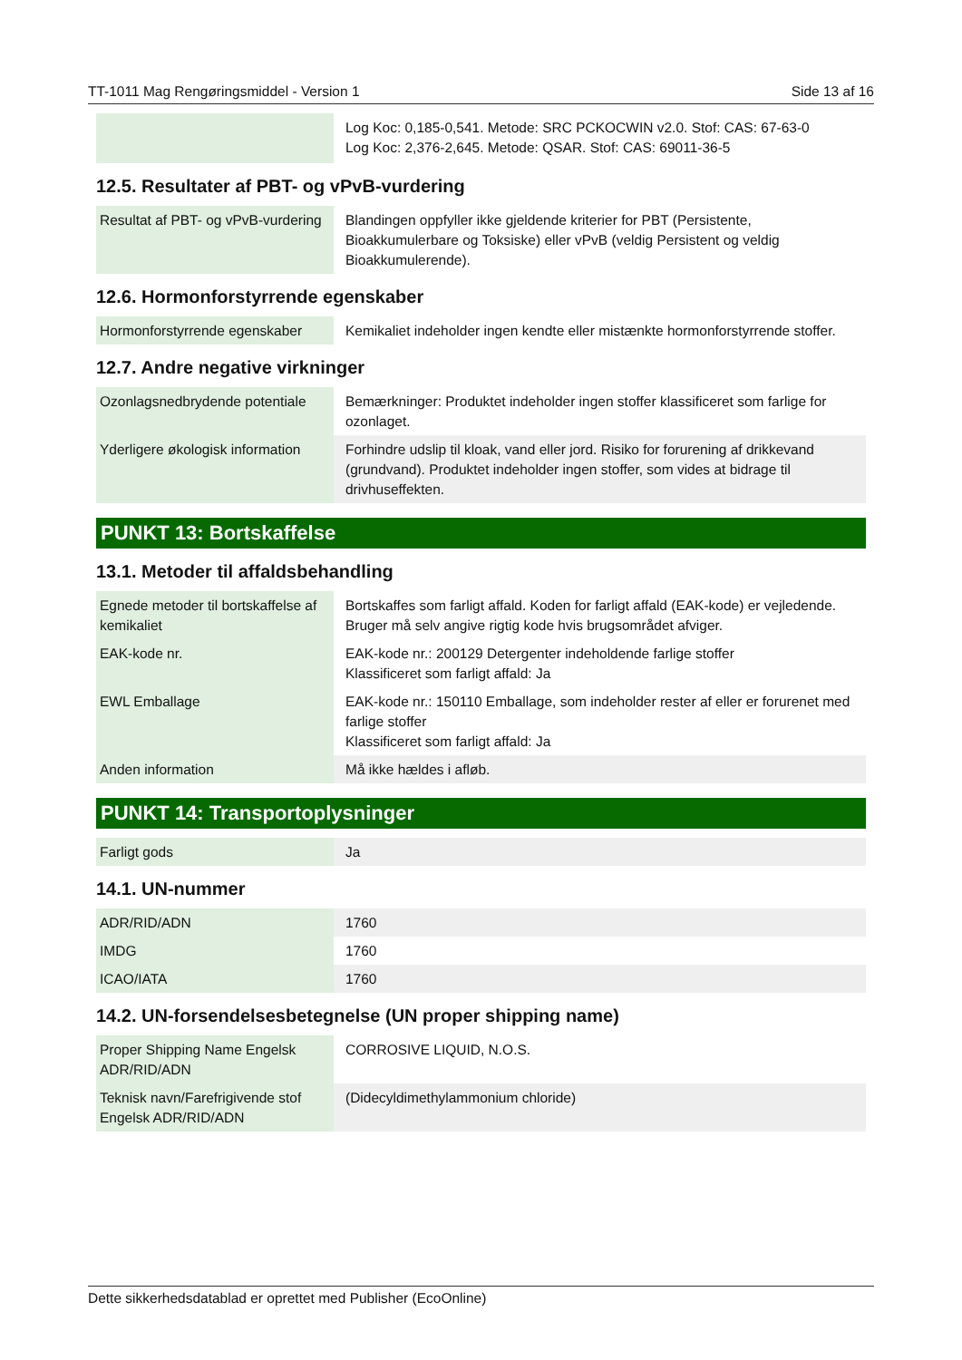TT-1011 Mag Rengøringsmiddel - Version 1 Side 13 af 16
| | Log Koc: 0,185-0,541. Metode: SRC PCKOCWIN v2.0. Stof: CAS: 67-63-0 Log Koc: 2,376-2,645. Metode: QSAR. Stof: CAS: 69011-36-5 |
12.5. Resultater af PBT- og vPvB-vurdering
| Resultat af PBT- og vPvB-vurdering | Blandingen oppfyller ikke gjeldende kriterier for PBT (Persistente, Bioakkumulerbare og Toksiske) eller vPvB (veldig Persistent og veldig Bioakkumulerende). |
12.6. Hormonforstyrrende egenskaber
| Hormonforstyrrende egenskaber | Kemikaliet indeholder ingen kendte eller mistænkte hormonforstyrrende stoffer. |
12.7. Andre negative virkninger
| Ozonlagsnedbrydende potentiale | Bemærkninger: Produktet indeholder ingen stoffer klassificeret som farlige for ozonlaget. |
| Yderligere økologisk information | Forhindre udslip til kloak, vand eller jord. Risiko for forurening af drikkevand (grundvand). Produktet indeholder ingen stoffer, som vides at bidrage til drivhuseffekten. |
PUNKT 13: Bortskaffelse
13.1. Metoder til affaldsbehandling
| Egnede metoder til bortskaffelse af kemikaliet | Bortskaffes som farligt affald. Koden for farligt affald (EAK-kode) er vejledende. Bruger må selv angive rigtig kode hvis brugsområdet afviger. |
| EAK-kode nr. | EAK-kode nr.: 200129 Detergenter indeholdende farlige stoffer Klassificeret som farligt affald: Ja |
| EWL Emballage | EAK-kode nr.: 150110 Emballage, som indeholder rester af eller er forurenet med farlige stoffer Klassificeret som farligt affald: Ja |
| Anden information | Må ikke hældes i afløb. |
PUNKT 14: Transportoplysninger
| Farligt gods | Ja |
14.1. UN-nummer
| ADR/RID/ADN | 1760 |
| IMDG | 1760 |
| ICAO/IATA | 1760 |
14.2. UN-forsendelsesbetegnelse (UN proper shipping name)
| Proper Shipping Name Engelsk ADR/RID/ADN | CORROSIVE LIQUID, N.O.S. |
| Teknisk navn/Farefrigivende stof Engelsk ADR/RID/ADN | (Didecyldimethylammonium chloride) |
Dette sikkerhedsdatablad er oprettet med Publisher (EcoOnline)